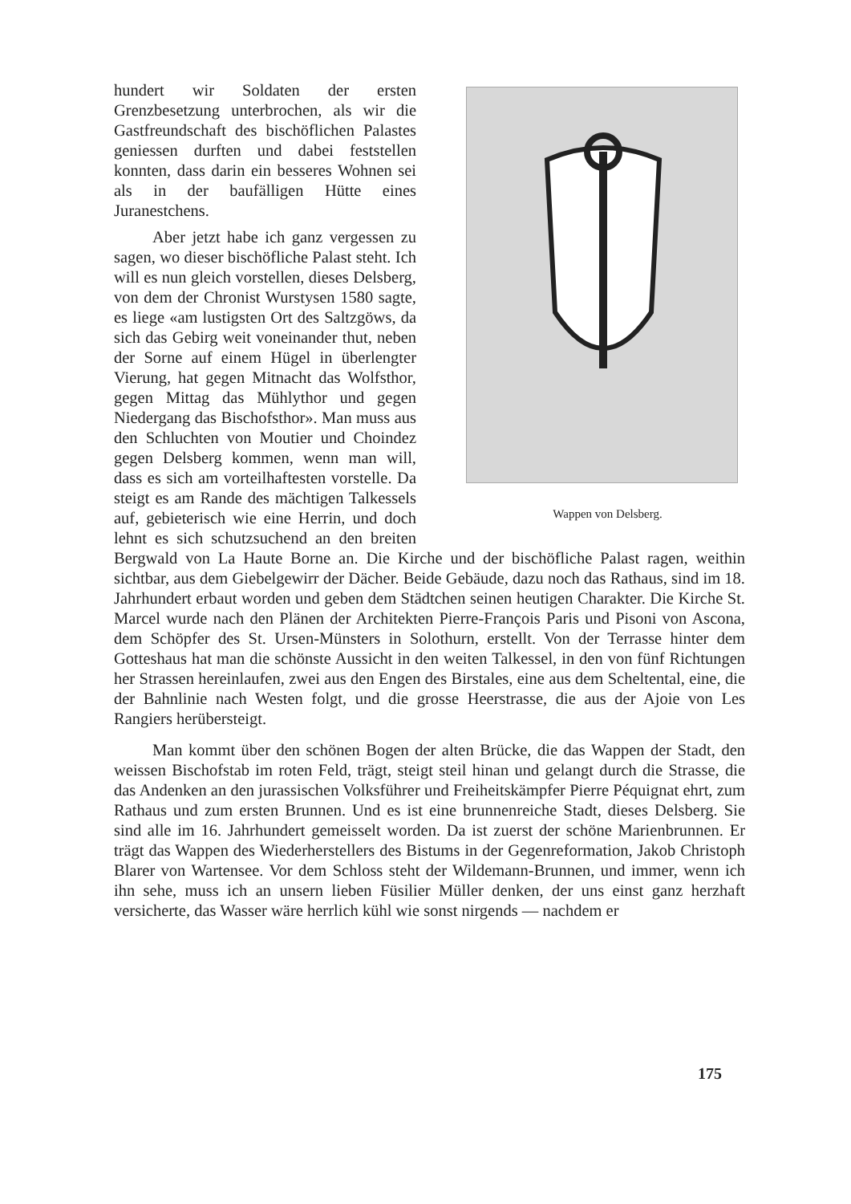Wappen von Delsberg.
hundert wir Soldaten der ersten Grenzbesetzung unterbrochen, als wir die Gastfreundschaft des bischöflichen Palastes geniessen durften und dabei feststellen konnten, dass darin ein besseres Wohnen sei als in der baufälligen Hütte eines Juranestchens.
Aber jetzt habe ich ganz vergessen zu sagen, wo dieser bischöfliche Palast steht. Ich will es nun gleich vorstellen, dieses Delsberg, von dem der Chronist Wurstysen 1580 sagte, es liege «am lustigsten Ort des Saltzgöws, da sich das Gebirg weit voneinander thut, neben der Sorne auf einem Hügel in überlengter Vierung, hat gegen Mitnacht das Wolfsthor, gegen Mittag das Mühlythor und gegen Niedergang das Bischofsthor». Man muss aus den Schluchten von Moutier und Choindez gegen Delsberg kommen, wenn man will, dass es sich am vorteilhaftesten vorstelle. Da steigt es am Rande des mächtigen Talkessels auf, gebieterisch wie eine Herrin, und doch lehnt es sich schutzsuchend an den breiten Bergwald von La Haute Borne an. Die Kirche und der bischöfliche Palast ragen, weithin sichtbar, aus dem Giebelgewirr der Dächer. Beide Gebäude, dazu noch das Rathaus, sind im 18. Jahrhundert erbaut worden und geben dem Städtchen seinen heutigen Charakter. Die Kirche St. Marcel wurde nach den Plänen der Architekten Pierre-François Paris und Pisoni von Ascona, dem Schöpfer des St. Ursen-Münsters in Solothurn, erstellt. Von der Terrasse hinter dem Gotteshaus hat man die schönste Aussicht in den weiten Talkessel, in den von fünf Richtungen her Strassen hereinlaufen, zwei aus den Engen des Birstales, eine aus dem Scheltental, eine, die der Bahnlinie nach Westen folgt, und die grosse Heerstrasse, die aus der Ajoie von Les Rangiers herübersteigt.
Man kommt über den schönen Bogen der alten Brücke, die das Wappen der Stadt, den weissen Bischofstab im roten Feld, trägt, steigt steil hinan und gelangt durch die Strasse, die das Andenken an den jurassischen Volksführer und Freiheitskämpfer Pierre Péquignat ehrt, zum Rathaus und zum ersten Brunnen. Und es ist eine brunnenreiche Stadt, dieses Delsberg. Sie sind alle im 16. Jahrhundert gemeisselt worden. Da ist zuerst der schöne Marienbrunnen. Er trägt das Wappen des Wiederherstellers des Bistums in der Gegenreformation, Jakob Christoph Blarer von Wartensee. Vor dem Schloss steht der Wildemann-Brunnen, und immer, wenn ich ihn sehe, muss ich an unsern lieben Füsilier Müller denken, der uns einst ganz herzhaft versicherte, das Wasser wäre herrlich kühl wie sonst nirgends — nachdem er
175